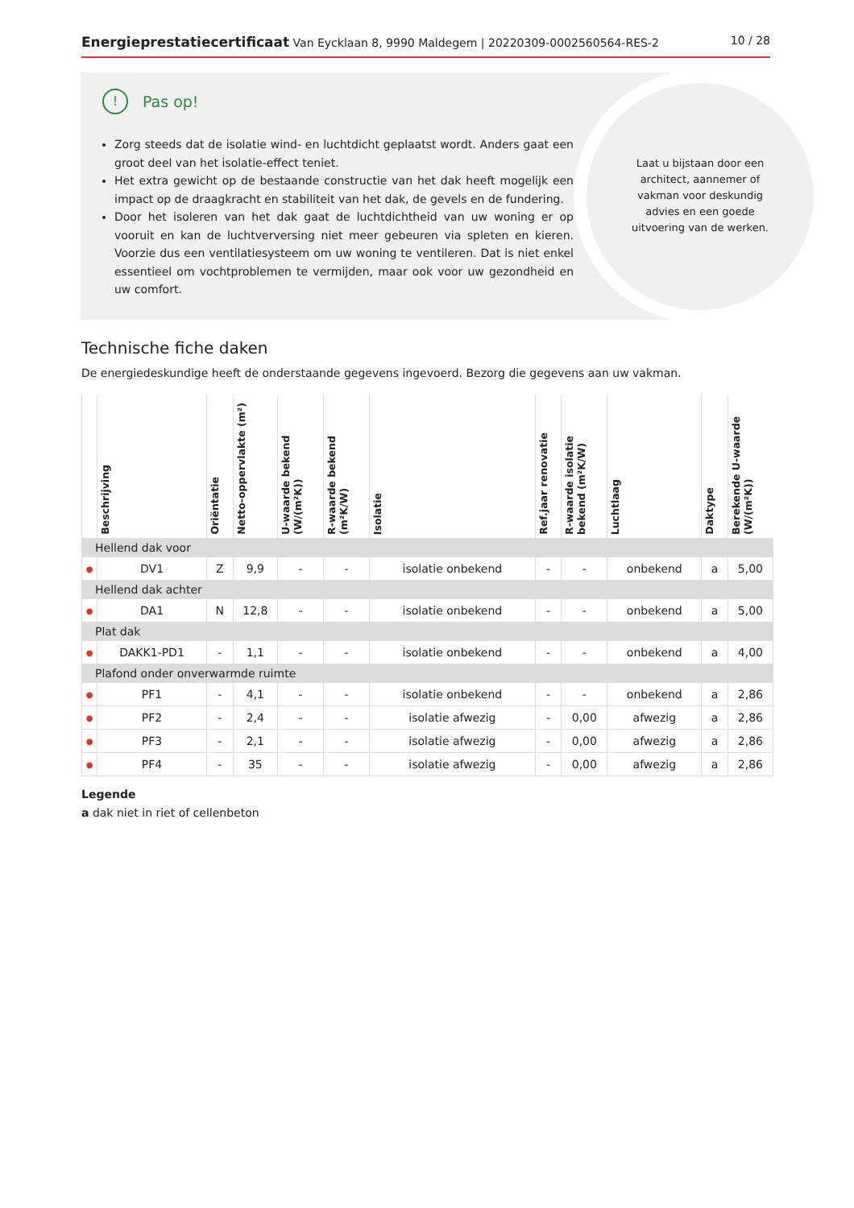Energieprestatiecertificaat Van Eycklaan 8, 9990 Maldegem | 20220309-0002560564-RES-2
10 / 28
Laat u bijstaan door een architect, aannemer of vakman voor deskundig advies en een goede uitvoering van de werken.
! Pas op!
Zorg steeds dat de isolatie wind- en luchtdicht geplaatst wordt. Anders gaat een groot deel van het isolatie-effect teniet.
Het extra gewicht op de bestaande constructie van het dak heeft mogelijk een impact op de draagkracht en stabiliteit van het dak, de gevels en de fundering.
Door het isoleren van het dak gaat de luchtdichtheid van uw woning er op vooruit en kan de luchtverversing niet meer gebeuren via spleten en kieren. Voorzie dus een ventilatiesysteem om uw woning te ventileren. Dat is niet enkel essentieel om vochtproblemen te vermijden, maar ook voor uw gezondheid en uw comfort.
Technische fiche daken
De energiedeskundige heeft de onderstaande gegevens ingevoerd. Bezorg die gegevens aan uw vakman.
| | Beschrijving | Oriëntatie | Netto-oppervlakte (m²) | U-waarde bekend (W/(m²K)) | R-waarde bekend (m²K/W) | Isolatie | Ref.jaar renovatie | R-waarde isolatie bekend (m²K/W) | Luchtlaag | Daktype | Berekende U-waarde (W/(m²K)) |
| --- | --- | --- | --- | --- | --- | --- | --- | --- | --- | --- | --- |
| Hellend dak voor | | | | | | | | | | | |
| ● | DV1 | Z | 9,9 | - | - | isolatie onbekend | - | - | onbekend | a | 5,00 |
| Hellend dak achter | | | | | | | | | | | |
| ● | DA1 | N | 12,8 | - | - | isolatie onbekend | - | - | onbekend | a | 5,00 |
| Plat dak | | | | | | | | | | | |
| ● | DAKK1-PD1 | - | 1,1 | - | - | isolatie onbekend | - | - | onbekend | a | 4,00 |
| Plafond onder onverwarmde ruimte | | | | | | | | | | | |
| ● | PF1 | - | 4,1 | - | - | isolatie onbekend | - | - | onbekend | a | 2,86 |
| ● | PF2 | - | 2,4 | - | - | isolatie afwezig | - | 0,00 | afwezig | a | 2,86 |
| ● | PF3 | - | 2,1 | - | - | isolatie afwezig | - | 0,00 | afwezig | a | 2,86 |
| ● | PF4 | - | 35 | - | - | isolatie afwezig | - | 0,00 | afwezig | a | 2,86 |
Legende
a dak niet in riet of cellenbeton